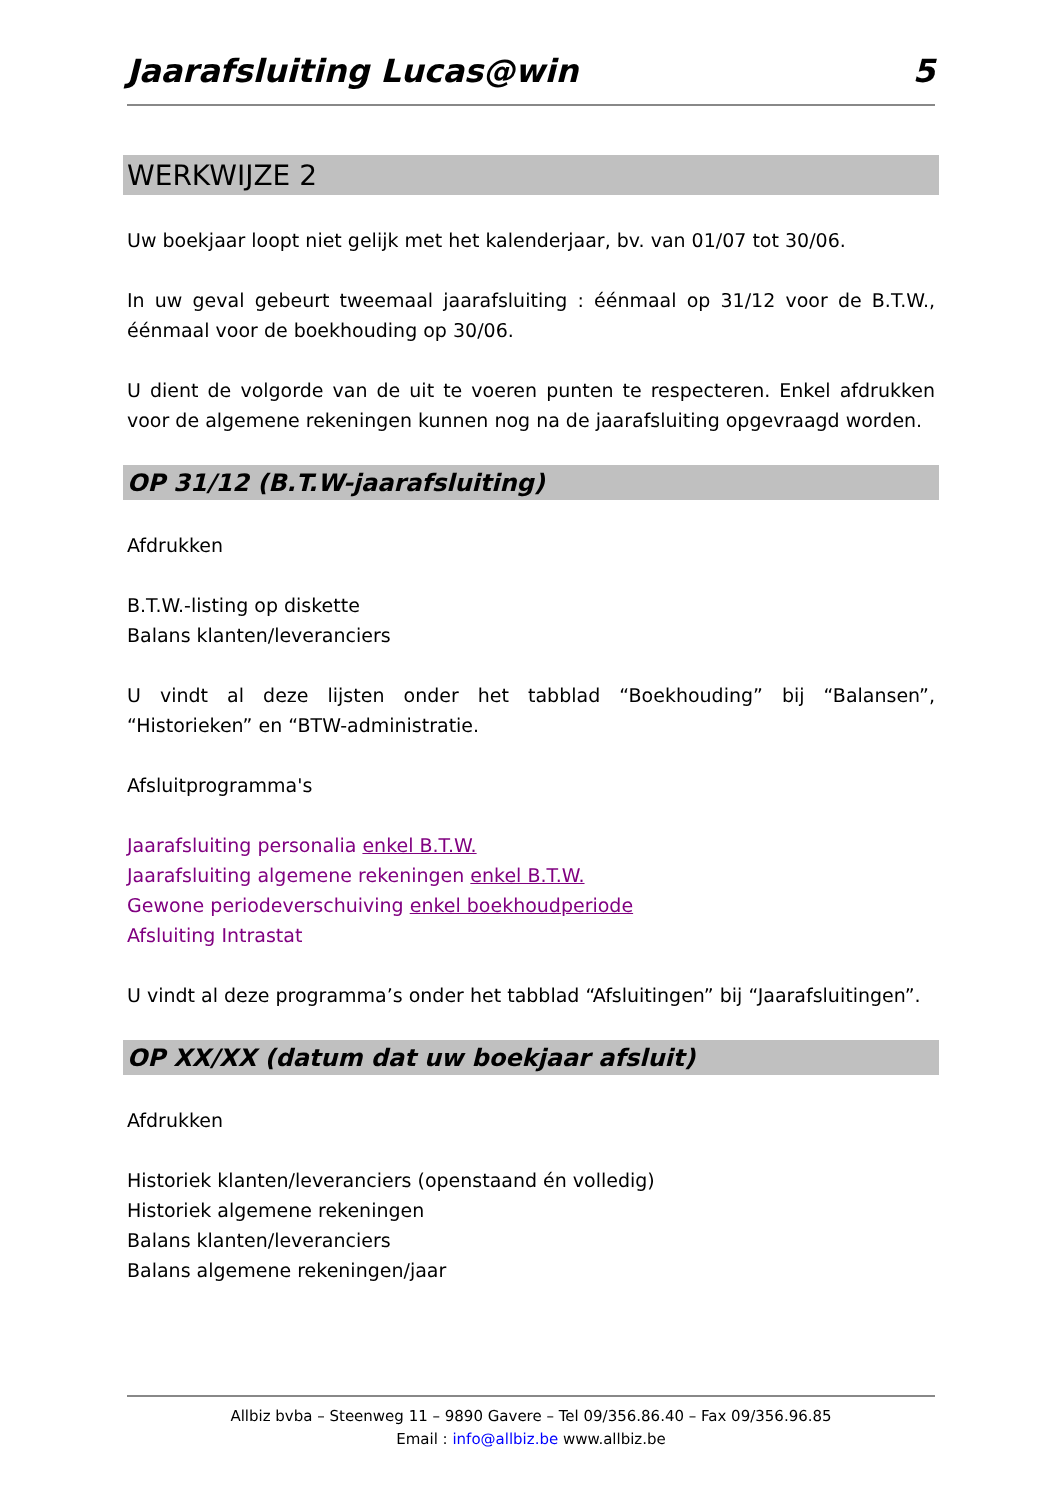Jaarafsluiting Lucas@win 5
WERKWIJZE 2
Uw boekjaar loopt niet gelijk met het kalenderjaar, bv. van 01/07 tot 30/06.
In uw geval gebeurt tweemaal jaarafsluiting : éénmaal op 31/12 voor de B.T.W., éénmaal voor de boekhouding op 30/06.
U dient de volgorde van de uit te voeren punten te respecteren. Enkel afdrukken voor de algemene rekeningen kunnen nog na de jaarafsluiting opgevraagd worden.
OP 31/12 (B.T.W-jaarafsluiting)
Afdrukken
B.T.W.-listing op diskette
Balans klanten/leveranciers
U vindt al deze lijsten onder het tabblad “Boekhouding” bij “Balansen”, “Historieken” en “BTW-administratie.
Afsluitprogramma's
Jaarafsluiting personalia enkel B.T.W.
Jaarafsluiting algemene rekeningen enkel B.T.W.
Gewone periodeverschuiving enkel boekhoudperiode
Afsluiting Intrastat
U vindt al deze programma’s onder het tabblad “Afsluitingen” bij “Jaarafsluitingen”.
OP XX/XX (datum dat uw boekjaar afsluit)
Afdrukken
Historiek klanten/leveranciers (openstaand én volledig)
Historiek algemene rekeningen
Balans klanten/leveranciers
Balans algemene rekeningen/jaar
Allbiz bvba – Steenweg 11 – 9890 Gavere – Tel 09/356.86.40 – Fax 09/356.96.85
Email : info@allbiz.be www.allbiz.be